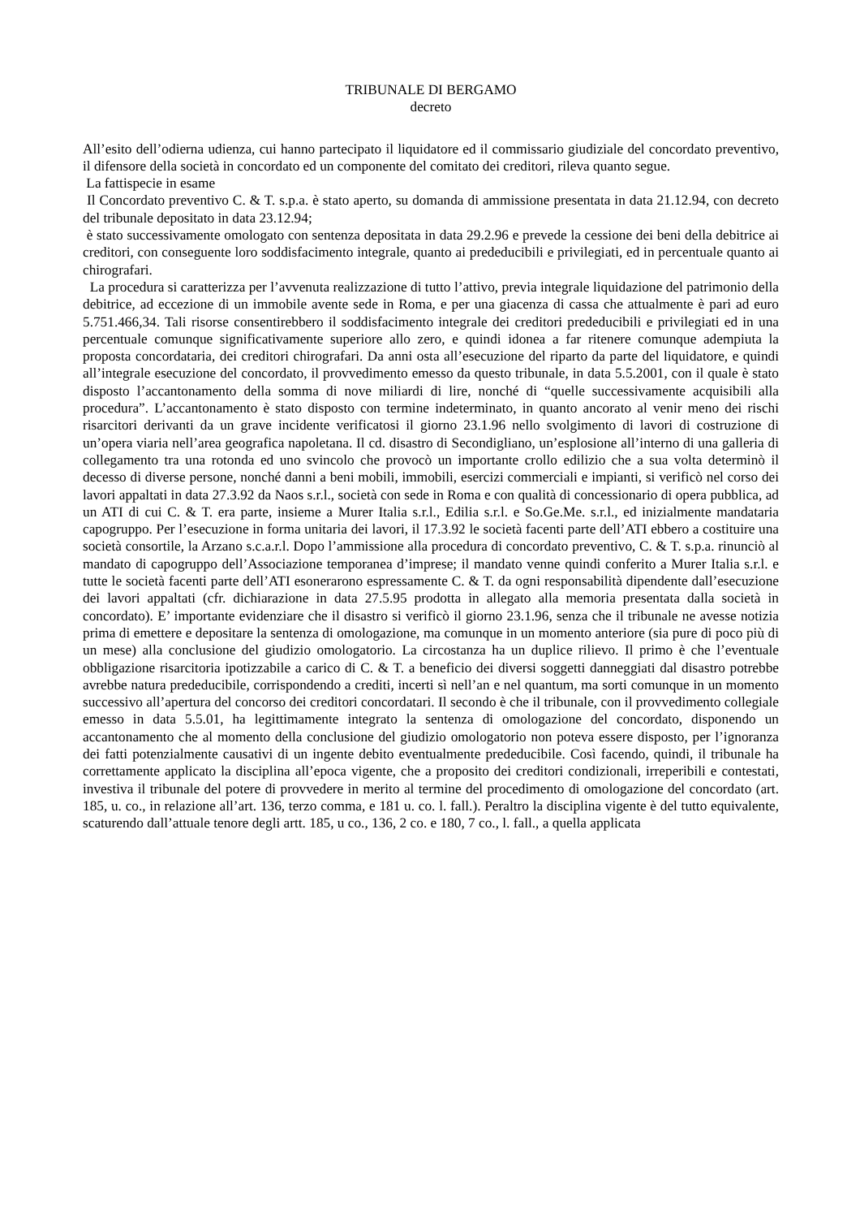TRIBUNALE DI BERGAMO
decreto
All’esito dell’odierna udienza, cui hanno partecipato il liquidatore ed il commissario giudiziale del concordato preventivo, il difensore della società in concordato ed un componente del comitato dei creditori, rileva quanto segue.
La fattispecie in esame
Il Concordato preventivo C. & T. s.p.a. è stato aperto, su domanda di ammissione presentata in data 21.12.94, con decreto del tribunale depositato in data 23.12.94;
è stato successivamente omologato con sentenza depositata in data 29.2.96 e prevede la cessione dei beni della debitrice ai creditori, con conseguente loro soddisfacimento integrale, quanto ai prededucibili e privilegiati, ed in percentuale quanto ai chirografari.
La procedura si caratterizza per l’avvenuta realizzazione di tutto l’attivo, previa integrale liquidazione del patrimonio della debitrice, ad eccezione di un immobile avente sede in Roma, e per una giacenza di cassa che attualmente è pari ad euro 5.751.466,34. Tali risorse consentirebbero il soddisfacimento integrale dei creditori prededucibili e privilegiati ed in una percentuale comunque significativamente superiore allo zero, e quindi idonea a far ritenere comunque adempiuta la proposta concordataria, dei creditori chirografari. Da anni osta all’esecuzione del riparto da parte del liquidatore, e quindi all’integrale esecuzione del concordato, il provvedimento emesso da questo tribunale, in data 5.5.2001, con il quale è stato disposto l’accantonamento della somma di nove miliardi di lire, nonché di “quelle successivamente acquisibili alla procedura”. L’accantonamento è stato disposto con termine indeterminato, in quanto ancorato al venir meno dei rischi risarcitori derivanti da un grave incidente verificatosi il giorno 23.1.96 nello svolgimento di lavori di costruzione di un’opera viaria nell’area geografica napoletana. Il cd. disastro di Secondigliano, un’esplosione all’interno di una galleria di collegamento tra una rotonda ed uno svincolo che provocò un importante crollo edilizio che a sua volta determinò il decesso di diverse persone, nonché danni a beni mobili, immobili, esercizi commerciali e impianti, si verificò nel corso dei lavori appaltati in data 27.3.92 da Naos s.r.l., società con sede in Roma e con qualità di concessionario di opera pubblica, ad un ATI di cui C. & T. era parte, insieme a Murer Italia s.r.l., Edilia s.r.l. e So.Ge.Me. s.r.l., ed inizialmente mandataria capogruppo. Per l’esecuzione in forma unitaria dei lavori, il 17.3.92 le società facenti parte dell’ATI ebbero a costituire una società consortile, la Arzano s.c.a.r.l. Dopo l’ammissione alla procedura di concordato preventivo, C. & T. s.p.a. rinunciò al mandato di capogruppo dell’Associazione temporanea d’imprese; il mandato venne quindi conferito a Murer Italia s.r.l. e tutte le società facenti parte dell’ATI esonerarono espressamente C. & T. da ogni responsabilità dipendente dall’esecuzione dei lavori appaltati (cfr. dichiarazione in data 27.5.95 prodotta in allegato alla memoria presentata dalla società in concordato). E’ importante evidenziare che il disastro si verificò il giorno 23.1.96, senza che il tribunale ne avesse notizia prima di emettere e depositare la sentenza di omologazione, ma comunque in un momento anteriore (sia pure di poco più di un mese) alla conclusione del giudizio omologatorio. La circostanza ha un duplice rilievo. Il primo è che l’eventuale obbligazione risarcitoria ipotizzabile a carico di C. & T. a beneficio dei diversi soggetti danneggiati dal disastro potrebbe avrebbe natura prededucibile, corrispondendo a crediti, incerti sì nell’an e nel quantum, ma sorti comunque in un momento successivo all’apertura del concorso dei creditori concordatari. Il secondo è che il tribunale, con il provvedimento collegiale emesso in data 5.5.01, ha legittimamente integrato la sentenza di omologazione del concordato, disponendo un accantonamento che al momento della conclusione del giudizio omologatorio non poteva essere disposto, per l’ignoranza dei fatti potenzialmente causativi di un ingente debito eventualmente prededucibile. Così facendo, quindi, il tribunale ha correttamente applicato la disciplina all’epoca vigente, che a proposito dei creditori condizionali, irreperibili e contestati, investiva il tribunale del potere di provvedere in merito al termine del procedimento di omologazione del concordato (art. 185, u. co., in relazione all’art. 136, terzo comma, e 181 u. co. l. fall.). Peraltro la disciplina vigente è del tutto equivalente, scaturendo dall’attuale tenore degli artt. 185, u co., 136, 2 co. e 180, 7 co., l. fall., a quella applicata